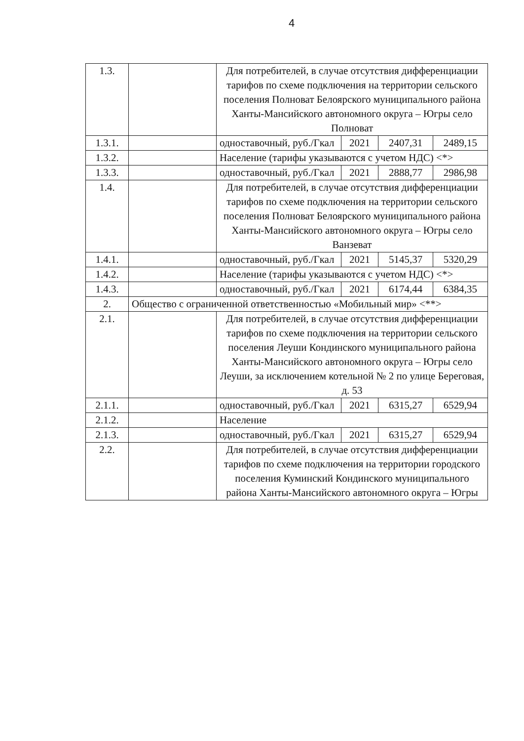4
| 1.3. | | Для потребителей, в случае отсутствия дифференциации тарифов по схеме подключения на территории сельского поселения Полноват Белоярского муниципального района Ханты-Мансийского автономного округа – Югры село Полноват | | | |
| 1.3.1. | | одноставочный, руб./Гкал | 2021 | 2407,31 | 2489,15 |
| 1.3.2. | | Население (тарифы указываются с учетом НДС) <*> | | | |
| 1.3.3. | | одноставочный, руб./Гкал | 2021 | 2888,77 | 2986,98 |
| 1.4. | | Для потребителей, в случае отсутствия дифференциации тарифов по схеме подключения на территории сельского поселения Полноват Белоярского муниципального района Ханты-Мансийского автономного округа – Югры село Ванзеват | | | |
| 1.4.1. | | одноставочный, руб./Гкал | 2021 | 5145,37 | 5320,29 |
| 1.4.2. | | Население (тарифы указываются с учетом НДС) <*> | | | |
| 1.4.3. | | одноставочный, руб./Гкал | 2021 | 6174,44 | 6384,35 |
| 2. | Общество с ограниченной ответственностью «Мобильный мир» <**> | | | | |
| 2.1. | | Для потребителей, в случае отсутствия дифференциации тарифов по схеме подключения на территории сельского поселения Леуши Кондинского муниципального района Ханты-Мансийского автономного округа – Югры село Леуши, за исключением котельной № 2 по улице Береговая, д. 53 | | | |
| 2.1.1. | | одноставочный, руб./Гкал | 2021 | 6315,27 | 6529,94 |
| 2.1.2. | | Население | | | |
| 2.1.3. | | одноставочный, руб./Гкал | 2021 | 6315,27 | 6529,94 |
| 2.2. | | Для потребителей, в случае отсутствия дифференциации тарифов по схеме подключения на территории городского поселения Куминский Кондинского муниципального района Ханты-Мансийского автономного округа – Югры | | | |